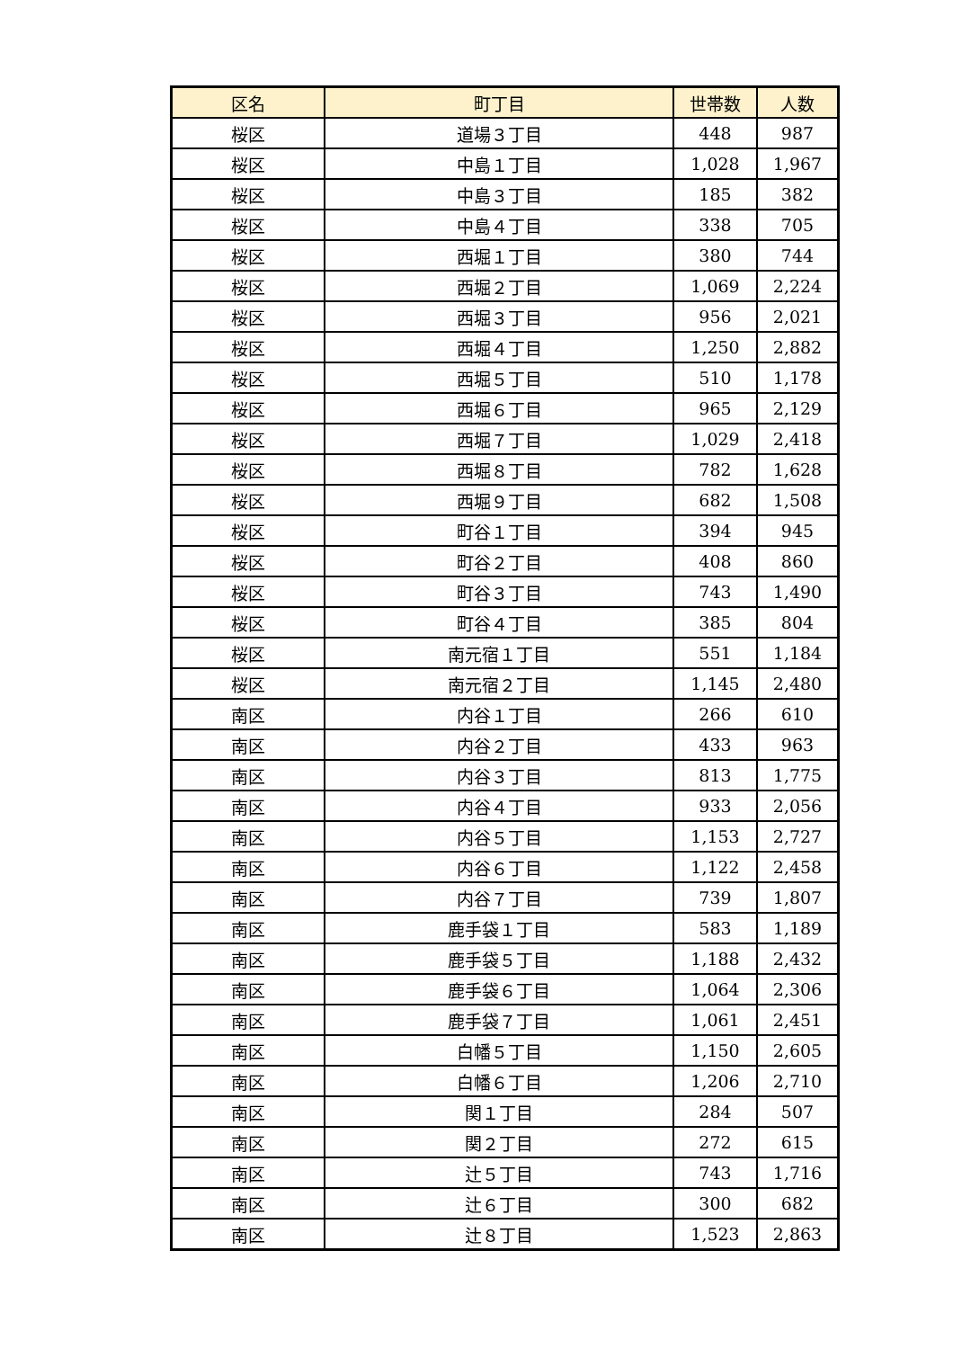| 区名 | 町丁目 | 世帯数 | 人数 |
| --- | --- | --- | --- |
| 桜区 | 道場３丁目 | 448 | 987 |
| 桜区 | 中島１丁目 | 1,028 | 1,967 |
| 桜区 | 中島３丁目 | 185 | 382 |
| 桜区 | 中島４丁目 | 338 | 705 |
| 桜区 | 西堀１丁目 | 380 | 744 |
| 桜区 | 西堀２丁目 | 1,069 | 2,224 |
| 桜区 | 西堀３丁目 | 956 | 2,021 |
| 桜区 | 西堀４丁目 | 1,250 | 2,882 |
| 桜区 | 西堀５丁目 | 510 | 1,178 |
| 桜区 | 西堀６丁目 | 965 | 2,129 |
| 桜区 | 西堀７丁目 | 1,029 | 2,418 |
| 桜区 | 西堀８丁目 | 782 | 1,628 |
| 桜区 | 西堀９丁目 | 682 | 1,508 |
| 桜区 | 町谷１丁目 | 394 | 945 |
| 桜区 | 町谷２丁目 | 408 | 860 |
| 桜区 | 町谷３丁目 | 743 | 1,490 |
| 桜区 | 町谷４丁目 | 385 | 804 |
| 桜区 | 南元宿１丁目 | 551 | 1,184 |
| 桜区 | 南元宿２丁目 | 1,145 | 2,480 |
| 南区 | 内谷１丁目 | 266 | 610 |
| 南区 | 内谷２丁目 | 433 | 963 |
| 南区 | 内谷３丁目 | 813 | 1,775 |
| 南区 | 内谷４丁目 | 933 | 2,056 |
| 南区 | 内谷５丁目 | 1,153 | 2,727 |
| 南区 | 内谷６丁目 | 1,122 | 2,458 |
| 南区 | 内谷７丁目 | 739 | 1,807 |
| 南区 | 鹿手袋１丁目 | 583 | 1,189 |
| 南区 | 鹿手袋５丁目 | 1,188 | 2,432 |
| 南区 | 鹿手袋６丁目 | 1,064 | 2,306 |
| 南区 | 鹿手袋７丁目 | 1,061 | 2,451 |
| 南区 | 白幡５丁目 | 1,150 | 2,605 |
| 南区 | 白幡６丁目 | 1,206 | 2,710 |
| 南区 | 関１丁目 | 284 | 507 |
| 南区 | 関２丁目 | 272 | 615 |
| 南区 | 辻５丁目 | 743 | 1,716 |
| 南区 | 辻６丁目 | 300 | 682 |
| 南区 | 辻８丁目 | 1,523 | 2,863 |